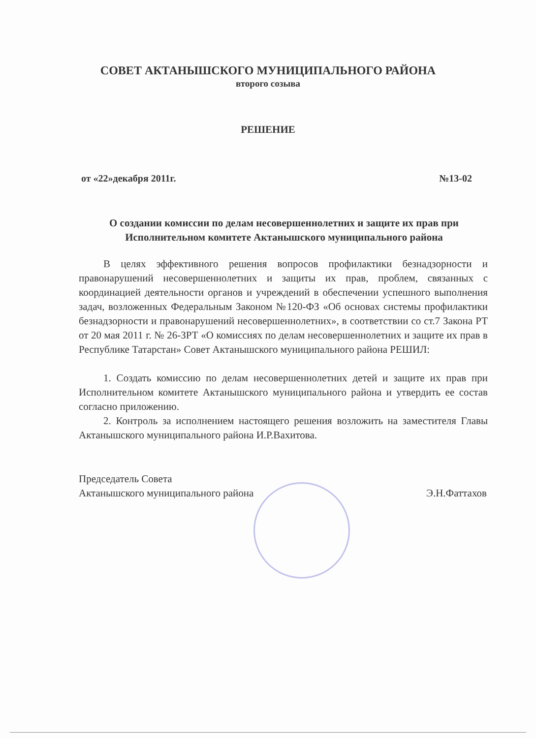СОВЕТ АКТАНЫШСКОГО МУНИЦИПАЛЬНОГО РАЙОНА
второго созыва
РЕШЕНИЕ
от «22»декабря 2011г. №13-02
О создании комиссии по делам несовершеннолетних и защите их прав при Исполнительном комитете Актанышского муниципального района
В целях эффективного решения вопросов профилактики безнадзорности и правонарушений несовершеннолетних и защиты их прав, проблем, связанных с координацией деятельности органов и учреждений в обеспечении успешного выполнения задач, возложенных Федеральным Законом №120-ФЗ «Об основах системы профилактики безнадзорности и правонарушений несовершеннолетних», в соответствии со ст.7 Закона РТ от 20 мая 2011 г. № 26-ЗРТ «О комиссиях по делам несовершеннолетних и защите их прав в Республике Татарстан» Совет Актанышского муниципального района РЕШИЛ:
1. Создать комиссию по делам несовершеннолетних детей и защите их прав при Исполнительном комитете Актанышского муниципального района и утвердить ее состав согласно приложению.
2. Контроль за исполнением настоящего решения возложить на заместителя Главы Актанышского муниципального района И.Р.Вахитова.
Председатель Совета
Актанышского муниципального района
Э.Н.Фаттахов